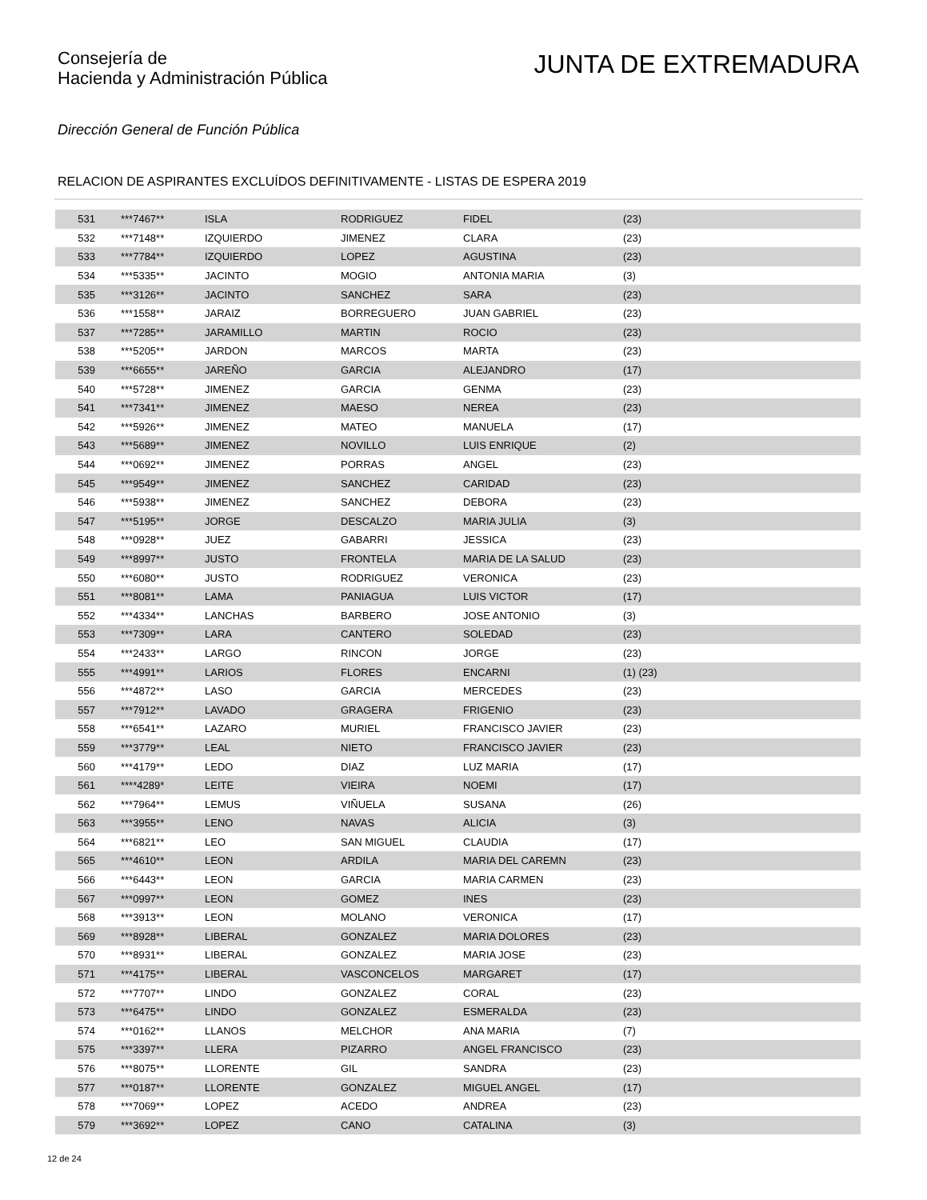Consejería de
Hacienda y Administración Pública
JUNTA DE EXTREMADURA
Dirección General de Función Pública
RELACION DE ASPIRANTES EXCLUÍDOS DEFINITIVAMENTE - LISTAS DE ESPERA 2019
| 531 | ***7467** | ISLA | RODRIGUEZ | FIDEL | (23) |
| 532 | ***7148** | IZQUIERDO | JIMENEZ | CLARA | (23) |
| 533 | ***7784** | IZQUIERDO | LOPEZ | AGUSTINA | (23) |
| 534 | ***5335** | JACINTO | MOGIO | ANTONIA MARIA | (3) |
| 535 | ***3126** | JACINTO | SANCHEZ | SARA | (23) |
| 536 | ***1558** | JARAIZ | BORREGUERO | JUAN GABRIEL | (23) |
| 537 | ***7285** | JARAMILLO | MARTIN | ROCIO | (23) |
| 538 | ***5205** | JARDON | MARCOS | MARTA | (23) |
| 539 | ***6655** | JAREÑO | GARCIA | ALEJANDRO | (17) |
| 540 | ***5728** | JIMENEZ | GARCIA | GENMA | (23) |
| 541 | ***7341** | JIMENEZ | MAESO | NEREA | (23) |
| 542 | ***5926** | JIMENEZ | MATEO | MANUELA | (17) |
| 543 | ***5689** | JIMENEZ | NOVILLO | LUIS ENRIQUE | (2) |
| 544 | ***0692** | JIMENEZ | PORRAS | ANGEL | (23) |
| 545 | ***9549** | JIMENEZ | SANCHEZ | CARIDAD | (23) |
| 546 | ***5938** | JIMENEZ | SANCHEZ | DEBORA | (23) |
| 547 | ***5195** | JORGE | DESCALZO | MARIA JULIA | (3) |
| 548 | ***0928** | JUEZ | GABARRI | JESSICA | (23) |
| 549 | ***8997** | JUSTO | FRONTELA | MARIA DE LA SALUD | (23) |
| 550 | ***6080** | JUSTO | RODRIGUEZ | VERONICA | (23) |
| 551 | ***8081** | LAMA | PANIAGUA | LUIS VICTOR | (17) |
| 552 | ***4334** | LANCHAS | BARBERO | JOSE ANTONIO | (3) |
| 553 | ***7309** | LARA | CANTERO | SOLEDAD | (23) |
| 554 | ***2433** | LARGO | RINCON | JORGE | (23) |
| 555 | ***4991** | LARIOS | FLORES | ENCARNI | (1) (23) |
| 556 | ***4872** | LASO | GARCIA | MERCEDES | (23) |
| 557 | ***7912** | LAVADO | GRAGERA | FRIGENIO | (23) |
| 558 | ***6541** | LAZARO | MURIEL | FRANCISCO JAVIER | (23) |
| 559 | ***3779** | LEAL | NIETO | FRANCISCO JAVIER | (23) |
| 560 | ***4179** | LEDO | DIAZ | LUZ MARIA | (17) |
| 561 | ****4289* | LEITE | VIEIRA | NOEMI | (17) |
| 562 | ***7964** | LEMUS | VIÑUELA | SUSANA | (26) |
| 563 | ***3955** | LENO | NAVAS | ALICIA | (3) |
| 564 | ***6821** | LEO | SAN MIGUEL | CLAUDIA | (17) |
| 565 | ***4610** | LEON | ARDILA | MARIA DEL CAREMN | (23) |
| 566 | ***6443** | LEON | GARCIA | MARIA CARMEN | (23) |
| 567 | ***0997** | LEON | GOMEZ | INES | (23) |
| 568 | ***3913** | LEON | MOLANO | VERONICA | (17) |
| 569 | ***8928** | LIBERAL | GONZALEZ | MARIA DOLORES | (23) |
| 570 | ***8931** | LIBERAL | GONZALEZ | MARIA JOSE | (23) |
| 571 | ***4175** | LIBERAL | VASCONCELOS | MARGARET | (17) |
| 572 | ***7707** | LINDO | GONZALEZ | CORAL | (23) |
| 573 | ***6475** | LINDO | GONZALEZ | ESMERALDA | (23) |
| 574 | ***0162** | LLANOS | MELCHOR | ANA MARIA | (7) |
| 575 | ***3397** | LLERA | PIZARRO | ANGEL FRANCISCO | (23) |
| 576 | ***8075** | LLORENTE | GIL | SANDRA | (23) |
| 577 | ***0187** | LLORENTE | GONZALEZ | MIGUEL ANGEL | (17) |
| 578 | ***7069** | LOPEZ | ACEDO | ANDREA | (23) |
| 579 | ***3692** | LOPEZ | CANO | CATALINA | (3) |
12 de 24